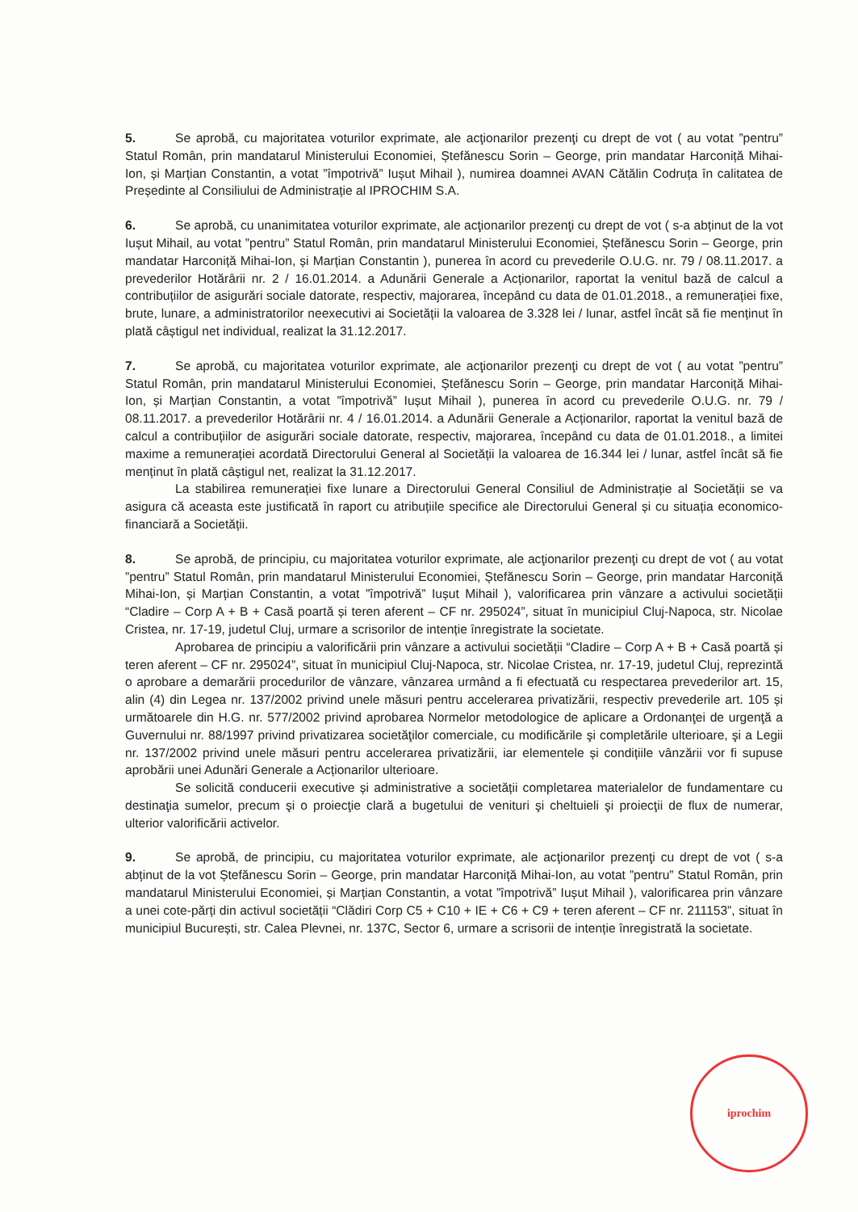5. Se aprobă, cu majoritatea voturilor exprimate, ale acţionarilor prezenţi cu drept de vot ( au votat ”pentru” Statul Român, prin mandatarul Ministerului Economiei, Ștefănescu Sorin – George, prin mandatar Harconiță Mihai-Ion, și Marțian Constantin, a votat ”împotrivă” Iușut Mihail ), numirea doamnei AVAN Cătălin Codruța în calitatea de Președinte al Consiliului de Administrație al IPROCHIM S.A.
6. Se aprobă, cu unanimitatea voturilor exprimate, ale acţionarilor prezenţi cu drept de vot ( s-a abținut de la vot Iușut Mihail, au votat ”pentru” Statul Român, prin mandatarul Ministerului Economiei, Ștefănescu Sorin – George, prin mandatar Harconiță Mihai-Ion, și Marțian Constantin ), punerea în acord cu prevederile O.U.G. nr. 79 / 08.11.2017. a prevederilor Hotărârii nr. 2 / 16.01.2014. a Adunării Generale a Acționarilor, raportat la venitul bază de calcul a contribuțiilor de asigurări sociale datorate, respectiv, majorarea, începând cu data de 01.01.2018., a remunerației fixe, brute, lunare, a administratorilor neexecutivi ai Societății la valoarea de 3.328 lei / lunar, astfel încât să fie menținut în plată câștigul net individual, realizat la 31.12.2017.
7. Se aprobă, cu majoritatea voturilor exprimate, ale acţionarilor prezenţi cu drept de vot ( au votat ”pentru” Statul Român, prin mandatarul Ministerului Economiei, Ștefănescu Sorin – George, prin mandatar Harconiță Mihai-Ion, și Marțian Constantin, a votat ”împotrivă” Iușut Mihail ), punerea în acord cu prevederile O.U.G. nr. 79 / 08.11.2017. a prevederilor Hotărârii nr. 4 / 16.01.2014. a Adunării Generale a Acționarilor, raportat la venitul bază de calcul a contribuțiilor de asigurări sociale datorate, respectiv, majorarea, începând cu data de 01.01.2018., a limitei maxime a remunerației acordată Directorului General al Societății la valoarea de 16.344 lei / lunar, astfel încât să fie menținut în plată câștigul net, realizat la 31.12.2017.
La stabilirea remunerației fixe lunare a Directorului General Consiliul de Administrație al Societății se va asigura că aceasta este justificată în raport cu atribuțiile specifice ale Directorului General și cu situația economico-financiară a Societății.
8. Se aprobă, de principiu, cu majoritatea voturilor exprimate, ale acţionarilor prezenţi cu drept de vot ( au votat ”pentru” Statul Român, prin mandatarul Ministerului Economiei, Ștefănescu Sorin – George, prin mandatar Harconiță Mihai-Ion, și Marțian Constantin, a votat ”împotrivă” Iușut Mihail ), valorificarea prin vânzare a activului societății “Cladire – Corp A + B + Casă poartă și teren aferent – CF nr. 295024”, situat în municipiul Cluj-Napoca, str. Nicolae Cristea, nr. 17-19, judetul Cluj, urmare a scrisorilor de intenție înregistrate la societate.
Aprobarea de principiu a valorificării prin vânzare a activului societății “Cladire – Corp A + B + Casă poartă și teren aferent – CF nr. 295024”, situat în municipiul Cluj-Napoca, str. Nicolae Cristea, nr. 17-19, judetul Cluj, reprezintă o aprobare a demarării procedurilor de vânzare, vânzarea urmând a fi efectuată cu respectarea prevederilor art. 15, alin (4) din Legea nr. 137/2002 privind unele măsuri pentru accelerarea privatizării, respectiv prevederile art. 105 și următoarele din H.G. nr. 577/2002 privind aprobarea Normelor metodologice de aplicare a Ordonanţei de urgenţă a Guvernului nr. 88/1997 privind privatizarea societăţilor comerciale, cu modificările şi completările ulterioare, şi a Legii nr. 137/2002 privind unele măsuri pentru accelerarea privatizării, iar elementele și condițiile vânzării vor fi supuse aprobării unei Adunări Generale a Acționarilor ulterioare.
Se solicită conducerii executive și administrative a societății completarea materialelor de fundamentare cu destinaţia sumelor, precum şi o proiecţie clară a bugetului de venituri şi cheltuieli şi proiecţii de flux de numerar, ulterior valorificării activelor.
9. Se aprobă, de principiu, cu majoritatea voturilor exprimate, ale acţionarilor prezenţi cu drept de vot ( s-a abținut de la vot Ștefănescu Sorin – George, prin mandatar Harconiță Mihai-Ion, au votat ”pentru” Statul Român, prin mandatarul Ministerului Economiei, și Marțian Constantin, a votat ”împotrivă” Iușut Mihail ), valorificarea prin vânzare a unei cote-părți din activul societății “Clădiri Corp C5 + C10 + IE + C6 + C9 + teren aferent – CF nr. 211153”, situat în municipiul București, str. Calea Plevnei, nr. 137C, Sector 6, urmare a scrisorii de intenție înregistrată la societate.
iprochim